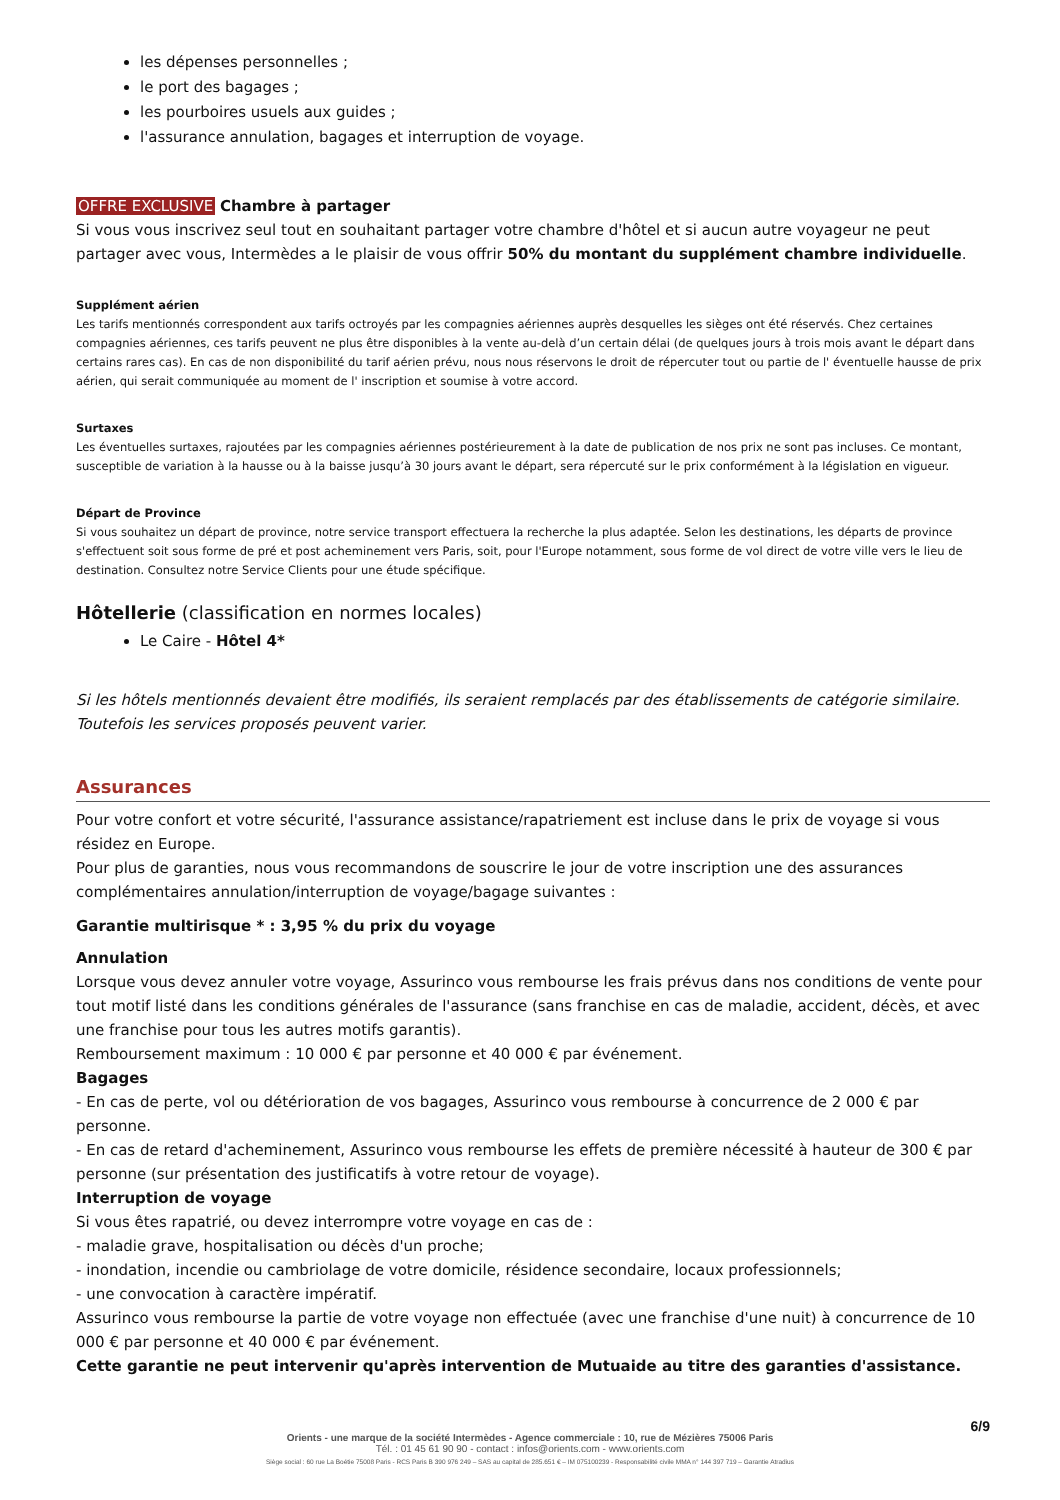les dépenses personnelles ;
le port des bagages ;
les pourboires usuels aux guides ;
l'assurance annulation, bagages et interruption de voyage.
OFFRE EXCLUSIVE Chambre à partager
Si vous vous inscrivez seul tout en souhaitant partager votre chambre d'hôtel et si aucun autre voyageur ne peut partager avec vous, Intermèdes a le plaisir de vous offrir 50% du montant du supplément chambre individuelle.
Supplément aérien
Les tarifs mentionnés correspondent aux tarifs octroyés par les compagnies aériennes auprès desquelles les sièges ont été réservés. Chez certaines compagnies aériennes, ces tarifs peuvent ne plus être disponibles à la vente au-delà d’un certain délai (de quelques jours à trois mois avant le départ dans certains rares cas). En cas de non disponibilité du tarif aérien prévu, nous nous réservons le droit de répercuter tout ou partie de l' éventuelle hausse de prix aérien, qui serait communiquée au moment de l' inscription et soumise à votre accord.
Surtaxes
Les éventuelles surtaxes, rajoutées par les compagnies aériennes postérieurement à la date de publication de nos prix ne sont pas incluses. Ce montant, susceptible de variation à la hausse ou à la baisse jusqu’à 30 jours avant le départ, sera répercuté sur le prix conformément à la législation en vigueur.
Départ de Province
Si vous souhaitez un départ de province, notre service transport effectuera la recherche la plus adaptée. Selon les destinations, les départs de province s'effectuent soit sous forme de pré et post acheminement vers Paris, soit, pour l'Europe notamment, sous forme de vol direct de votre ville vers le lieu de destination. Consultez notre Service Clients pour une étude spécifique.
Hôtellerie (classification en normes locales)
Le Caire - Hôtel 4*
Si les hôtels mentionnés devaient être modifiés, ils seraient remplacés par des établissements de catégorie similaire. Toutefois les services proposés peuvent varier.
Assurances
Pour votre confort et votre sécurité, l'assurance assistance/rapatriement est incluse dans le prix de voyage si vous résidez en Europe.
Pour plus de garanties, nous vous recommandons de souscrire le jour de votre inscription une des assurances complémentaires annulation/interruption de voyage/bagage suivantes :
Garantie multirisque * : 3,95 % du prix du voyage
Annulation
Lorsque vous devez annuler votre voyage, Assurinco vous rembourse les frais prévus dans nos conditions de vente pour tout motif listé dans les conditions générales de l'assurance (sans franchise en cas de maladie, accident, décès, et avec une franchise pour tous les autres motifs garantis).
Remboursement maximum : 10 000 € par personne et 40 000 € par événement.
Bagages
- En cas de perte, vol ou détérioration de vos bagages, Assurinco vous rembourse à concurrence de 2 000 € par personne.
- En cas de retard d'acheminement, Assurinco vous rembourse les effets de première nécessité à hauteur de 300 € par personne (sur présentation des justificatifs à votre retour de voyage).
Interruption de voyage
Si vous êtes rapatrié, ou devez interrompre votre voyage en cas de :
- maladie grave, hospitalisation ou décès d'un proche;
- inondation, incendie ou cambriolage de votre domicile, résidence secondaire, locaux professionnels;
- une convocation à caractère impératif.
Assurinco vous rembourse la partie de votre voyage non effectuée (avec une franchise d'une nuit) à concurrence de 10 000 € par personne et 40 000 € par événement.
Cette garantie ne peut intervenir qu'après intervention de Mutuaide au titre des garanties d'assistance.
6/9
Orients - une marque de la société Intermèdes - Agence commerciale : 10, rue de Mézières 75006 Paris
Tél. : 01 45 61 90 90 - contact : infos@orients.com - www.orients.com
Siège social : 60 rue La Boétie 75008 Paris - RCS Paris B 390 976 249 – SAS au capital de 285.651 € – IM 075100239 - Responsabilité civile MMA n° 144 397 719 – Garantie Atradius